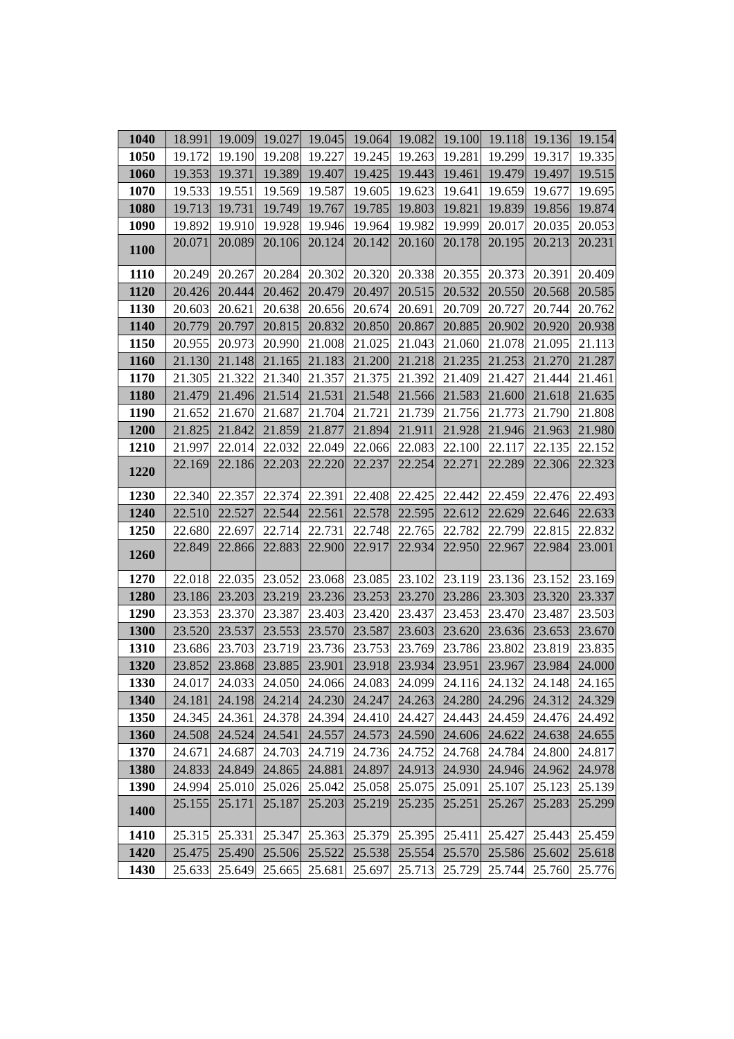| 1040 | 18.991 | 19.009 | 19.027 | 19.045 | 19.064 | 19.082 | 19.100 | 19.118 | 19.136 | 19.154 |
| 1050 | 19.172 | 19.190 | 19.208 | 19.227 | 19.245 | 19.263 | 19.281 | 19.299 | 19.317 | 19.335 |
| 1060 | 19.353 | 19.371 | 19.389 | 19.407 | 19.425 | 19.443 | 19.461 | 19.479 | 19.497 | 19.515 |
| 1070 | 19.533 | 19.551 | 19.569 | 19.587 | 19.605 | 19.623 | 19.641 | 19.659 | 19.677 | 19.695 |
| 1080 | 19.713 | 19.731 | 19.749 | 19.767 | 19.785 | 19.803 | 19.821 | 19.839 | 19.856 | 19.874 |
| 1090 | 19.892 | 19.910 | 19.928 | 19.946 | 19.964 | 19.982 | 19.999 | 20.017 | 20.035 | 20.053 |
| 1100 | 20.071 | 20.089 | 20.106 | 20.124 | 20.142 | 20.160 | 20.178 | 20.195 | 20.213 | 20.231 |
| 1110 | 20.249 | 20.267 | 20.284 | 20.302 | 20.320 | 20.338 | 20.355 | 20.373 | 20.391 | 20.409 |
| 1120 | 20.426 | 20.444 | 20.462 | 20.479 | 20.497 | 20.515 | 20.532 | 20.550 | 20.568 | 20.585 |
| 1130 | 20.603 | 20.621 | 20.638 | 20.656 | 20.674 | 20.691 | 20.709 | 20.727 | 20.744 | 20.762 |
| 1140 | 20.779 | 20.797 | 20.815 | 20.832 | 20.850 | 20.867 | 20.885 | 20.902 | 20.920 | 20.938 |
| 1150 | 20.955 | 20.973 | 20.990 | 21.008 | 21.025 | 21.043 | 21.060 | 21.078 | 21.095 | 21.113 |
| 1160 | 21.130 | 21.148 | 21.165 | 21.183 | 21.200 | 21.218 | 21.235 | 21.253 | 21.270 | 21.287 |
| 1170 | 21.305 | 21.322 | 21.340 | 21.357 | 21.375 | 21.392 | 21.409 | 21.427 | 21.444 | 21.461 |
| 1180 | 21.479 | 21.496 | 21.514 | 21.531 | 21.548 | 21.566 | 21.583 | 21.600 | 21.618 | 21.635 |
| 1190 | 21.652 | 21.670 | 21.687 | 21.704 | 21.721 | 21.739 | 21.756 | 21.773 | 21.790 | 21.808 |
| 1200 | 21.825 | 21.842 | 21.859 | 21.877 | 21.894 | 21.911 | 21.928 | 21.946 | 21.963 | 21.980 |
| 1210 | 21.997 | 22.014 | 22.032 | 22.049 | 22.066 | 22.083 | 22.100 | 22.117 | 22.135 | 22.152 |
| 1220 | 22.169 | 22.186 | 22.203 | 22.220 | 22.237 | 22.254 | 22.271 | 22.289 | 22.306 | 22.323 |
| 1230 | 22.340 | 22.357 | 22.374 | 22.391 | 22.408 | 22.425 | 22.442 | 22.459 | 22.476 | 22.493 |
| 1240 | 22.510 | 22.527 | 22.544 | 22.561 | 22.578 | 22.595 | 22.612 | 22.629 | 22.646 | 22.633 |
| 1250 | 22.680 | 22.697 | 22.714 | 22.731 | 22.748 | 22.765 | 22.782 | 22.799 | 22.815 | 22.832 |
| 1260 | 22.849 | 22.866 | 22.883 | 22.900 | 22.917 | 22.934 | 22.950 | 22.967 | 22.984 | 23.001 |
| 1270 | 22.018 | 22.035 | 23.052 | 23.068 | 23.085 | 23.102 | 23.119 | 23.136 | 23.152 | 23.169 |
| 1280 | 23.186 | 23.203 | 23.219 | 23.236 | 23.253 | 23.270 | 23.286 | 23.303 | 23.320 | 23.337 |
| 1290 | 23.353 | 23.370 | 23.387 | 23.403 | 23.420 | 23.437 | 23.453 | 23.470 | 23.487 | 23.503 |
| 1300 | 23.520 | 23.537 | 23.553 | 23.570 | 23.587 | 23.603 | 23.620 | 23.636 | 23.653 | 23.670 |
| 1310 | 23.686 | 23.703 | 23.719 | 23.736 | 23.753 | 23.769 | 23.786 | 23.802 | 23.819 | 23.835 |
| 1320 | 23.852 | 23.868 | 23.885 | 23.901 | 23.918 | 23.934 | 23.951 | 23.967 | 23.984 | 24.000 |
| 1330 | 24.017 | 24.033 | 24.050 | 24.066 | 24.083 | 24.099 | 24.116 | 24.132 | 24.148 | 24.165 |
| 1340 | 24.181 | 24.198 | 24.214 | 24.230 | 24.247 | 24.263 | 24.280 | 24.296 | 24.312 | 24.329 |
| 1350 | 24.345 | 24.361 | 24.378 | 24.394 | 24.410 | 24.427 | 24.443 | 24.459 | 24.476 | 24.492 |
| 1360 | 24.508 | 24.524 | 24.541 | 24.557 | 24.573 | 24.590 | 24.606 | 24.622 | 24.638 | 24.655 |
| 1370 | 24.671 | 24.687 | 24.703 | 24.719 | 24.736 | 24.752 | 24.768 | 24.784 | 24.800 | 24.817 |
| 1380 | 24.833 | 24.849 | 24.865 | 24.881 | 24.897 | 24.913 | 24.930 | 24.946 | 24.962 | 24.978 |
| 1390 | 24.994 | 25.010 | 25.026 | 25.042 | 25.058 | 25.075 | 25.091 | 25.107 | 25.123 | 25.139 |
| 1400 | 25.155 | 25.171 | 25.187 | 25.203 | 25.219 | 25.235 | 25.251 | 25.267 | 25.283 | 25.299 |
| 1410 | 25.315 | 25.331 | 25.347 | 25.363 | 25.379 | 25.395 | 25.411 | 25.427 | 25.443 | 25.459 |
| 1420 | 25.475 | 25.490 | 25.506 | 25.522 | 25.538 | 25.554 | 25.570 | 25.586 | 25.602 | 25.618 |
| 1430 | 25.633 | 25.649 | 25.665 | 25.681 | 25.697 | 25.713 | 25.729 | 25.744 | 25.760 | 25.776 |